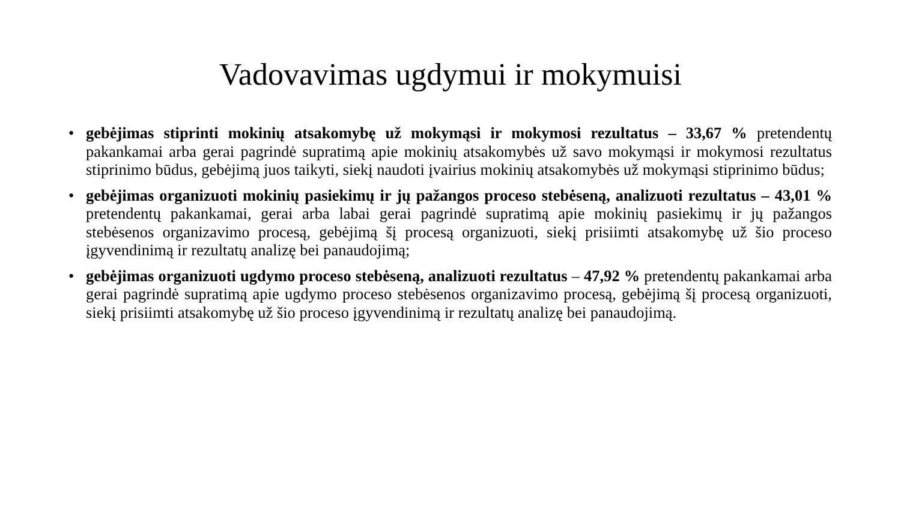Vadovavimas ugdymui ir mokymuisi
• gebėjimas stiprinti mokinių atsakomybę už mokymąsi ir mokymosi rezultatus – 33,67 % pretendentų pakankamai arba gerai pagrindė supratimą apie mokinių atsakomybės už savo mokymąsi ir mokymosi rezultatus stiprinimo būdus, gebėjimą juos taikyti, siekį naudoti įvairius mokinių atsakomybės už mokymąsi stiprinimo būdus;
• gebėjimas organizuoti mokinių pasiekimų ir jų pažangos proceso stebėseną, analizuoti rezultatus – 43,01 % pretendentų pakankamai, gerai arba labai gerai pagrindė supratimą apie mokinių pasiekimų ir jų pažangos stebėsenos organizavimo procesą, gebėjimą šį procesą organizuoti, siekį prisiimti atsakomybę už šio proceso įgyvendinimą ir rezultatų analizę bei panaudojimą;
• gebėjimas organizuoti ugdymo proceso stebėseną, analizuoti rezultatus – 47,92 % pretendentų pakankamai arba gerai pagrindė supratimą apie ugdymo proceso stebėsenos organizavimo procesą, gebėjimą šį procesą organizuoti, siekį prisiimti atsakomybę už šio proceso įgyvendinimą ir rezultatų analizę bei panaudojimą.